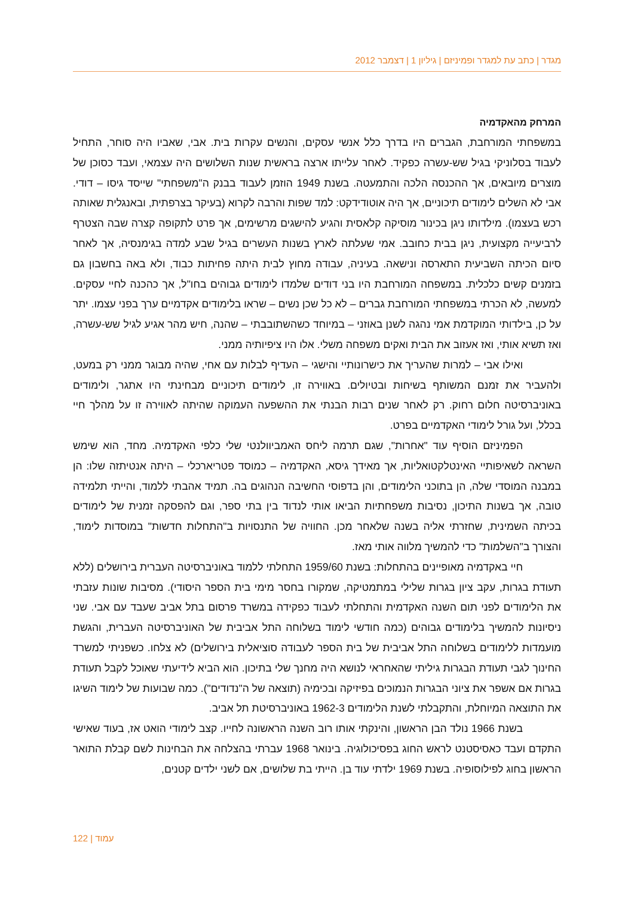מגדר | כתב עת למגדר ופמיניזם | גיליון 1 | דצמבר 2012
המרחק מהאקדמיה
במשפחתי המורחבת, הגברים היו בדרך כלל אנשי עסקים, והנשים עקרות בית. אבי, שאביו היה סוחר, התחיל לעבוד בסלוניקי בגיל שש-עשרה כפקיד. לאחר עלייתו ארצה בראשית שנות השלושים היה עצמאי, ועבד כסוכן של מוצרים מיובאים, אך ההכנסה הלכה והתמעטה. בשנת 1949 הוזמן לעבוד בבנק ה"משפחתי" שייסד גיסו – דודי. אבי לא השלים לימודים תיכוניים, אך היה אוטודידקט: למד שפות והרבה לקרוא (בעיקר בצרפתית, ובאנגלית שאותה רכש בעצמו). מילדותו ניגן בכינור מוסיקה קלאסית והגיע להישגים מרשימים, אך פרט לתקופה קצרה שבה הצטרף לרביעייה מקצועית, ניגן בבית כחובב. אמי שעלתה לארץ בשנות העשרים בגיל שבע למדה בגימנסיה, אך לאחר סיום הכיתה השביעית התארסה ונישאה. בעיניה, עבודה מחוץ לבית היתה פחיתות כבוד, ולא באה בחשבון גם בזמנים קשים כלכלית. במשפחה המורחבת היו בני דודים שלמדו לימודים גבוהים בחו"ל, אך כהכנה לחיי עסקים. למעשה, לא הכרתי במשפחתי המורחבת גברים – לא כל שכן נשים – שראו בלימודים אקדמיים ערך בפני עצמו. יתר על כן, בילדותי המוקדמת אמי נהגה לשנן באוזני – במיוחד כשהשתובבתי – שהנה, חיש מהר אגיע לגיל שש-עשרה, ואז תשיא אותי, ואז אעזוב את הבית ואקים משפחה משלי. אלו היו ציפיותיה ממני.
ואילו אבי – למרות שהעריך את כישרונותיי והישגי – העדיף לבלות עם אחי, שהיה מבוגר ממני רק במעט, ולהעביר את זמנם המשותף בשיחות ובטיולים. באווירה זו, לימודים תיכוניים מבחינתי היו אתגר, ולימודים באוניברסיטה חלום רחוק. רק לאחר שנים רבות הבנתי את ההשפעה העמוקה שהיתה לאווירה זו על מהלך חיי בכלל, ועל גורל לימודי האקדמיים בפרט.
הפמיניזם הוסיף עוד "אחרות", שגם תרמה ליחס האמביוולנטי שלי כלפי האקדמיה. מחד, הוא שימש השראה לשאיפותיי האינטלקטואליות, אך מאידך גיסא, האקדמיה – כמוסד פטריארכלי – היתה אנטיתזה שלו: הן במבנה המוסדי שלה, הן בתוכני הלימודים, והן בדפוסי החשיבה הנהוגים בה. תמיד אהבתי ללמוד, והייתי תלמידה טובה, אך בשנות התיכון, נסיבות משפחתיות הביאו אותי לנדוד בין בתי ספר, וגם להפסקה זמנית של לימודים בכיתה השמינית, שחזרתי אליה בשנה שלאחר מכן. החוויה של התנסויות ב"התחלות חדשות" במוסדות לימוד, והצורך ב"השלמות" כדי להמשיך מלווה אותי מאז.
חיי באקדמיה מאופיינים בהתחלות: בשנת 1959/60 התחלתי ללמוד באוניברסיטה העברית בירושלים (ללא תעודת בגרות, עקב ציון בגרות שלילי במתמטיקה, שמקורו בחסר מימי בית הספר היסודי). מסיבות שונות עזבתי את הלימודים לפני תום השנה האקדמית והתחלתי לעבוד כפקידה במשרד פרסום בתל אביב שעבד עם אבי. שני ניסיונות להמשיך בלימודים גבוהים (כמה חודשי לימוד בשלוחה התל אביבית של האוניברסיטה העברית, והגשת מועמדות ללימודים בשלוחה התל אביבית של בית הספר לעבודה סוציאלית בירושלים) לא צלחו. כשפניתי למשרד החינוך לגבי תעודת הבגרות גיליתי שהאחראי לנושא היה מחנך שלי בתיכון. הוא הביא לידיעתי שאוכל לקבל תעודת בגרות אם אשפר את ציוני הבגרות הנמוכים בפיזיקה ובכימיה (תוצאה של ה"נדודים"). כמה שבועות של לימוד השיגו את התוצאה המיוחלת, והתקבלתי לשנת הלימודים 1962-3 באוניברסיטת תל אביב.
בשנת 1966 נולד הבן הראשון, והינקתי אותו רוב השנה הראשונה לחייו. קצב לימודי הואט אז, בעוד שאישי התקדם ועבד כאסיסטנט לראש החוג בפסיכולוגיה. בינואר 1968 עברתי בהצלחה את הבחינות לשם קבלת התואר הראשון בחוג לפילוסופיה. בשנת 1969 ילדתי עוד בן. הייתי בת שלושים, אם לשני ילדים קטנים,
עמוד | 122